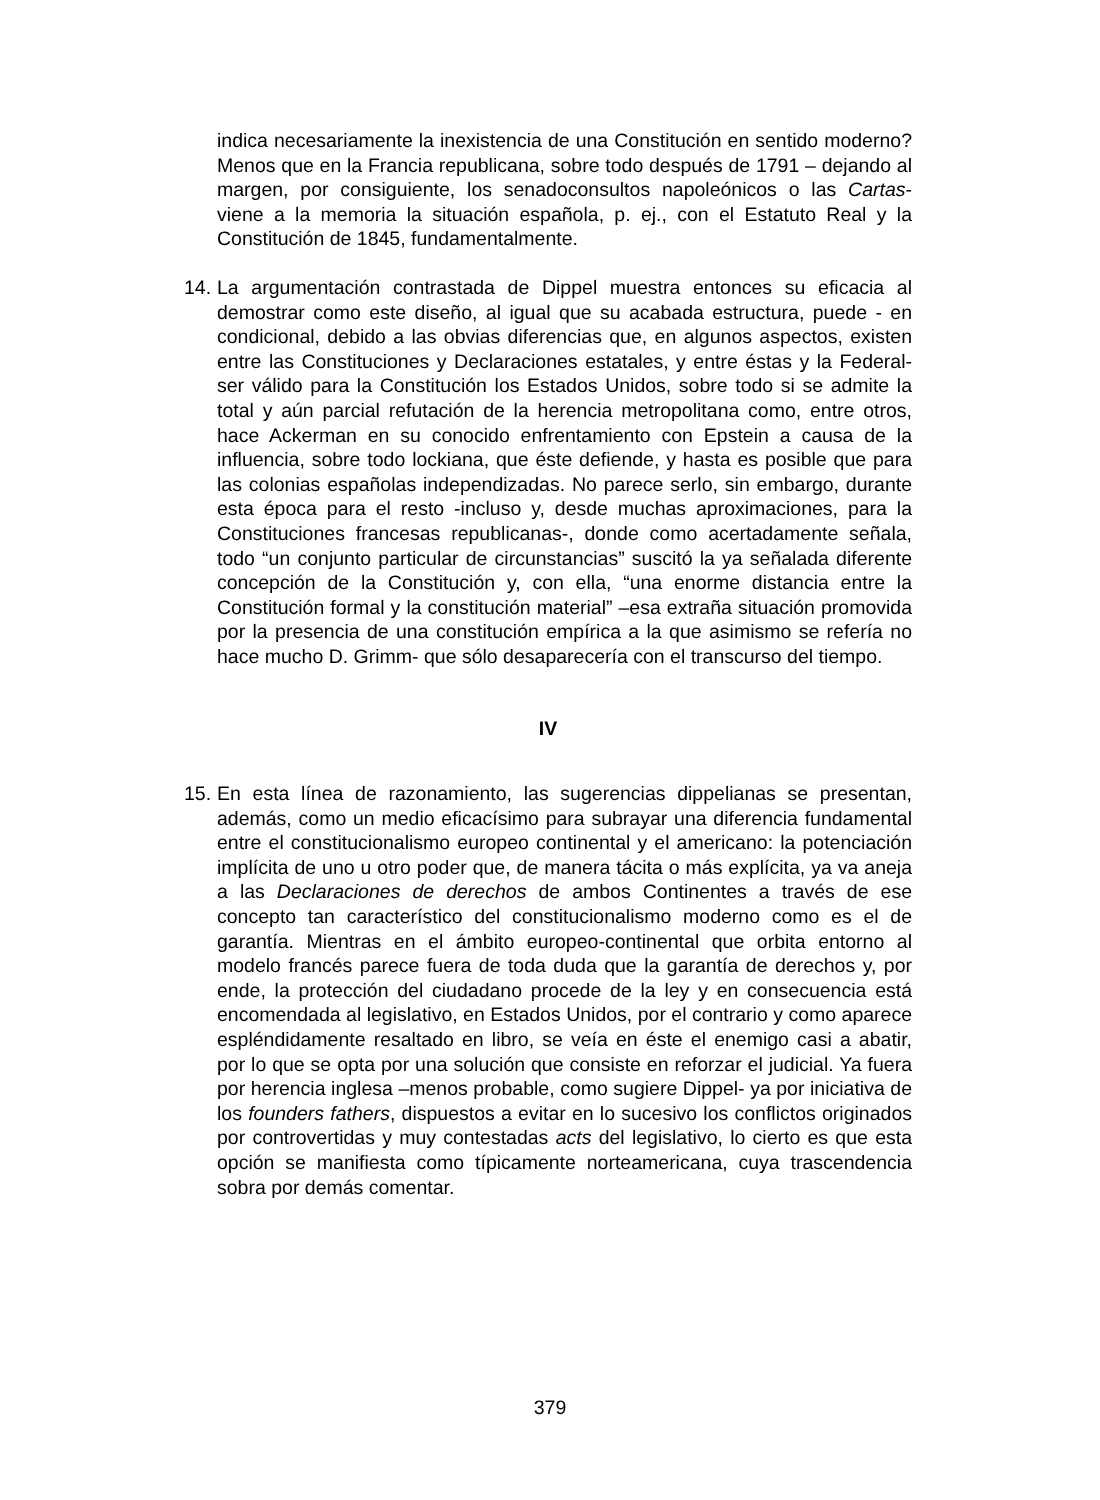indica necesariamente la inexistencia de una Constitución en sentido moderno? Menos que en la Francia republicana, sobre todo después de 1791 – dejando al margen, por consiguiente, los senadoconsultos napoleónicos o las Cartas- viene a la memoria la situación española, p. ej., con el Estatuto Real y la Constitución de 1845, fundamentalmente.
14.
La argumentación contrastada de Dippel muestra entonces su eficacia al demostrar como este diseño, al igual que su acabada estructura, puede - en condicional, debido a las obvias diferencias que, en algunos aspectos, existen entre las Constituciones y Declaraciones estatales, y entre éstas y la Federal- ser válido para la Constitución los Estados Unidos, sobre todo si se admite la total y aún parcial refutación de la herencia metropolitana como, entre otros, hace Ackerman en su conocido enfrentamiento con Epstein a causa de la influencia, sobre todo lockiana, que éste defiende, y hasta es posible que para las colonias españolas independizadas. No parece serlo, sin embargo, durante esta época para el resto -incluso y, desde muchas aproximaciones, para la Constituciones francesas republicanas-, donde como acertadamente señala, todo “un conjunto particular de circunstancias” suscitó la ya señalada diferente concepción de la Constitución y, con ella, “una enorme distancia entre la Constitución formal y la constitución material” –esa extraña situación promovida por la presencia de una constitución empírica a la que asimismo se refería no hace mucho D. Grimm- que sólo desaparecería con el transcurso del tiempo.
IV
15.
En esta línea de razonamiento, las sugerencias dippelianas se presentan, además, como un medio eficacísimo para subrayar una diferencia fundamental entre el constitucionalismo europeo continental y el americano: la potenciación implícita de uno u otro poder que, de manera tácita o más explícita, ya va aneja a las Declaraciones de derechos de ambos Continentes a través de ese concepto tan característico del constitucionalismo moderno como es el de garantía. Mientras en el ámbito europeo-continental que orbita entorno al modelo francés parece fuera de toda duda que la garantía de derechos y, por ende, la protección del ciudadano procede de la ley y en consecuencia está encomendada al legislativo, en Estados Unidos, por el contrario y como aparece espléndidamente resaltado en libro, se veía en éste el enemigo casi a abatir, por lo que se opta por una solución que consiste en reforzar el judicial. Ya fuera por herencia inglesa –menos probable, como sugiere Dippel- ya por iniciativa de los founders fathers, dispuestos a evitar en lo sucesivo los conflictos originados por controvertidas y muy contestadas acts del legislativo, lo cierto es que esta opción se manifiesta como típicamente norteamericana, cuya trascendencia sobra por demás comentar.
379